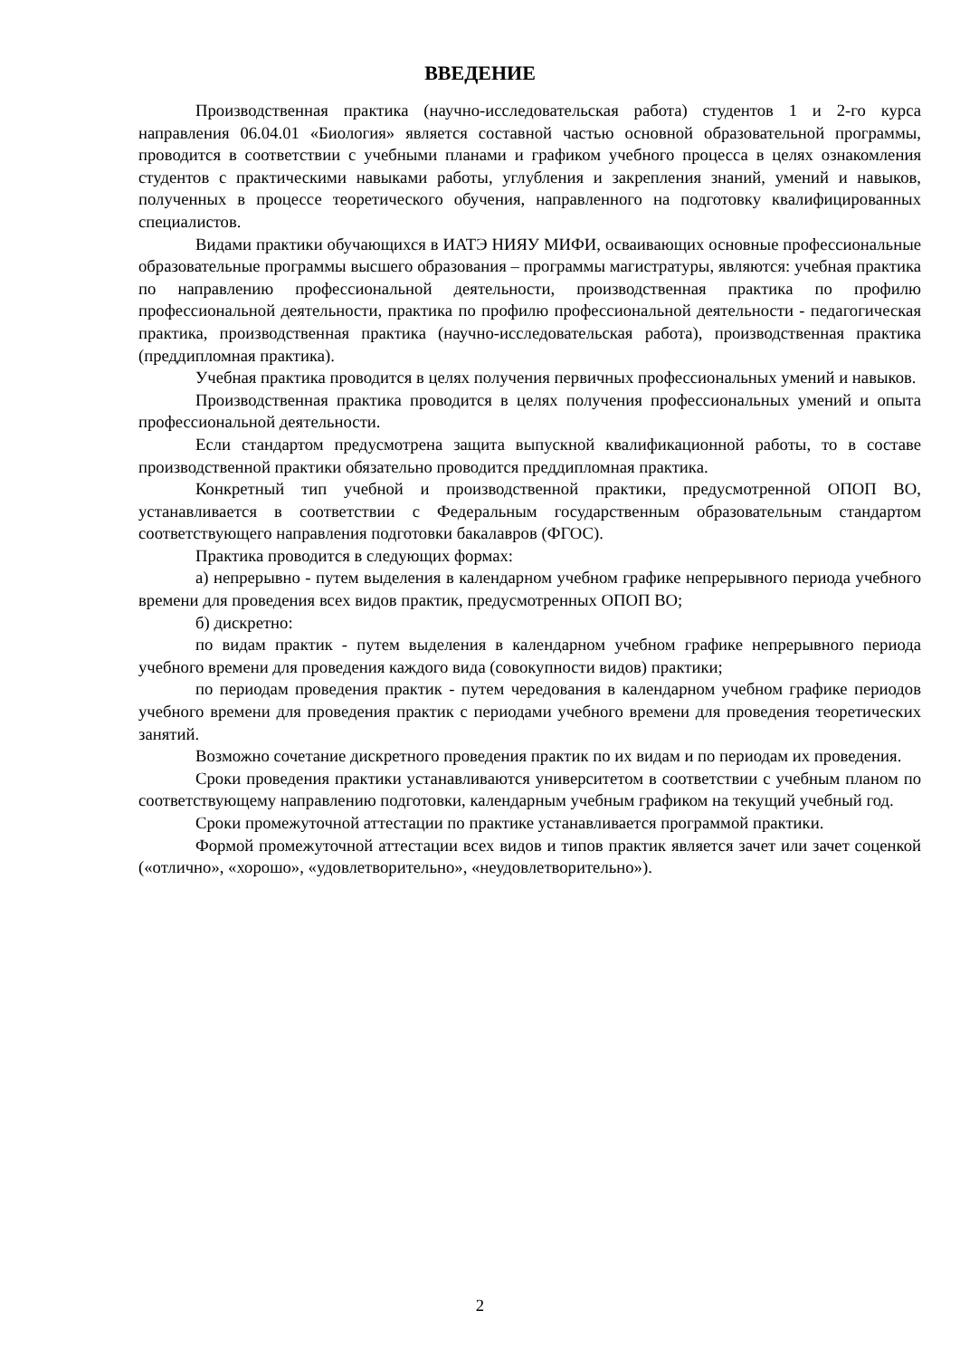ВВЕДЕНИЕ
Производственная практика (научно-исследовательская работа) студентов 1 и 2-го курса направления 06.04.01 «Биология» является составной частью основной образовательной программы, проводится в соответствии с учебными планами и графиком учебного процесса в целях ознакомления студентов с практическими навыками работы, углубления и закрепления знаний, умений и навыков, полученных в процессе теоретического обучения, направленного на подготовку квалифицированных специалистов.
Видами практики обучающихся в ИАТЭ НИЯУ МИФИ, осваивающих основные профессиональные образовательные программы высшего образования – программы магистратуры, являются: учебная практика по направлению профессиональной деятельности, производственная практика по профилю профессиональной деятельности, практика по профилю профессиональной деятельности - педагогическая практика, производственная практика (научно-исследовательская работа), производственная практика (преддипломная практика).
Учебная практика проводится в целях получения первичных профессиональных умений и навыков.
Производственная практика проводится в целях получения профессиональных умений и опыта профессиональной деятельности.
Если стандартом предусмотрена защита выпускной квалификационной работы, то в составе производственной практики обязательно проводится преддипломная практика.
Конкретный тип учебной и производственной практики, предусмотренной ОПОП ВО, устанавливается в соответствии с Федеральным государственным образовательным стандартом соответствующего направления подготовки бакалавров (ФГОС).
Практика проводится в следующих формах:
а) непрерывно - путем выделения в календарном учебном графике непрерывного периода учебного времени для проведения всех видов практик, предусмотренных ОПОП ВО;
б) дискретно:
по видам практик - путем выделения в календарном учебном графике непрерывного периода учебного времени для проведения каждого вида (совокупности видов) практики;
по периодам проведения практик - путем чередования в календарном учебном графике периодов учебного времени для проведения практик с периодами учебного времени для проведения теоретических занятий.
Возможно сочетание дискретного проведения практик по их видам и по периодам их проведения.
Сроки проведения практики устанавливаются университетом в соответствии с учебным планом по соответствующему направлению подготовки, календарным учебным графиком на текущий учебный год.
Сроки промежуточной аттестации по практике устанавливается программой практики.
Формой промежуточной аттестации всех видов и типов практик является зачет или зачет соценкой («отлично», «хорошо», «удовлетворительно», «неудовлетворительно»).
2